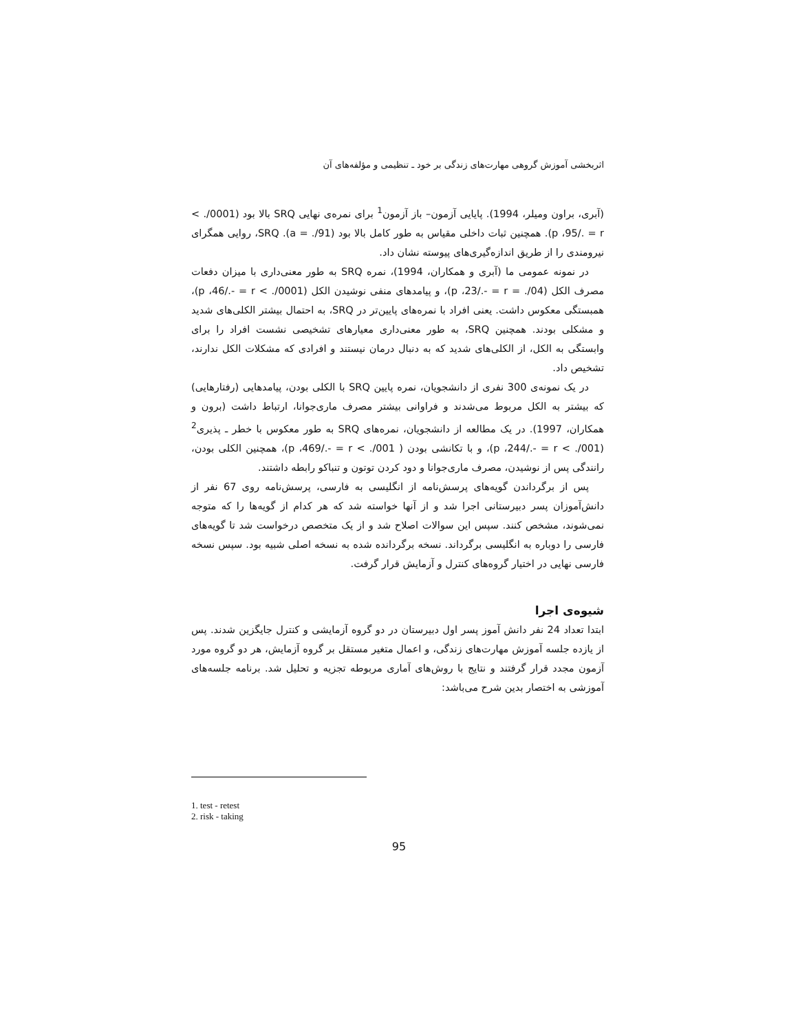اثربخشی آموزش گروهی مهارت‌های زندگی بر خود ـ تنظیمی و مؤلفه‌های آن
(آبری، براون ومیلر، 1994). پایایی آزمون– باز آزمون<sup>1</sup> برای نمره‌ی نهایی SRQ بالا بود (0001/. > p ،95/. = r). همچنین ثبات داخلی مقیاس به طور کامل بالا بود (91/. = a). SRQ، روایی همگرای نیرومندی را از طریق اندازه‌گیری‌های پیوسته نشان داد.
در نمونه عمومی ما (آبری و همکاران، 1994)، نمره SRQ به طور معنی‌داری با میزان دفعات مصرف الکل (04/. = p ،23/.- = r)، و پیامدهای منفی نوشیدن الکل (0001/. > p ،46/.- = r)، همبستگی معکوس داشت. یعنی افراد با نمره‌های پایین‌تر در SRQ، به احتمال بیشتر الکلی‌های شدید و مشکلی بودند. همچنین SRQ، به طور معنی‌داری معیارهای تشخیصی نشست افراد را برای وابستگی به الکل، از الکلی‌های شدید که به دنبال درمان نیستند و افرادی که مشکلات الکل ندارند، تشخیص داد.
در یک نمونه‌ی 300 نفری از دانشجویان، نمره پایین SRQ با الکلی بودن، پیامدهایی (رفتارهایی) که بیشتر به الکل مربوط می‌شدند و فراوانی بیشتر مصرف ماری‌جوانا، ارتباط داشت (برون و همکاران، 1997). در یک مطالعه از دانشجویان، نمره‌های SRQ به طور معکوس با خطر ـ پذیری<sup>2</sup> (001/. > p ،244/.- = r)، و با تکانشی بودن ( 001/. > p ،469/.- = r)، همچنین الکلی بودن، رانندگی پس از نوشیدن، مصرف ماری‌جوانا و دود کردن توتون و تنباکو رابطه داشتند.
پس از برگرداندن گویه‌های پرسش‌نامه از انگلیسی به فارسی، پرسش‌نامه روی 67 نفر از دانش‌آموزان پسر دبیرستانی اجرا شد و از آنها خواسته شد که هر کدام از گویه‌ها را که متوجه نمی‌شوند، مشخص کنند. سپس این سوالات اصلاح شد و از یک متخصص درخواست شد تا گویه‌های فارسی را دوباره به انگلیسی برگرداند. نسخه برگردانده شده به نسخه اصلی شبیه بود. سپس نسخه فارسی نهایی در اختیار گروه‌های کنترل و آزمایش قرار گرفت.
شیوه‌ی اجرا
ابتدا تعداد 24 نفر دانش آموز پسر اول دبیرستان در دو گروه آزمایشی و کنترل جایگزین شدند. پس از یازده جلسه آموزش مهارت‌های زندگی، و اعمال متغیر مستقل بر گروه آزمایش، هر دو گروه مورد آزمون مجدد قرار گرفتند و نتایج با روش‌های آماری مربوطه تجزیه و تحلیل شد. برنامه جلسه‌های آموزشی به اختصار بدین شرح می‌باشد:
1. test - retest
2. risk - taking
95